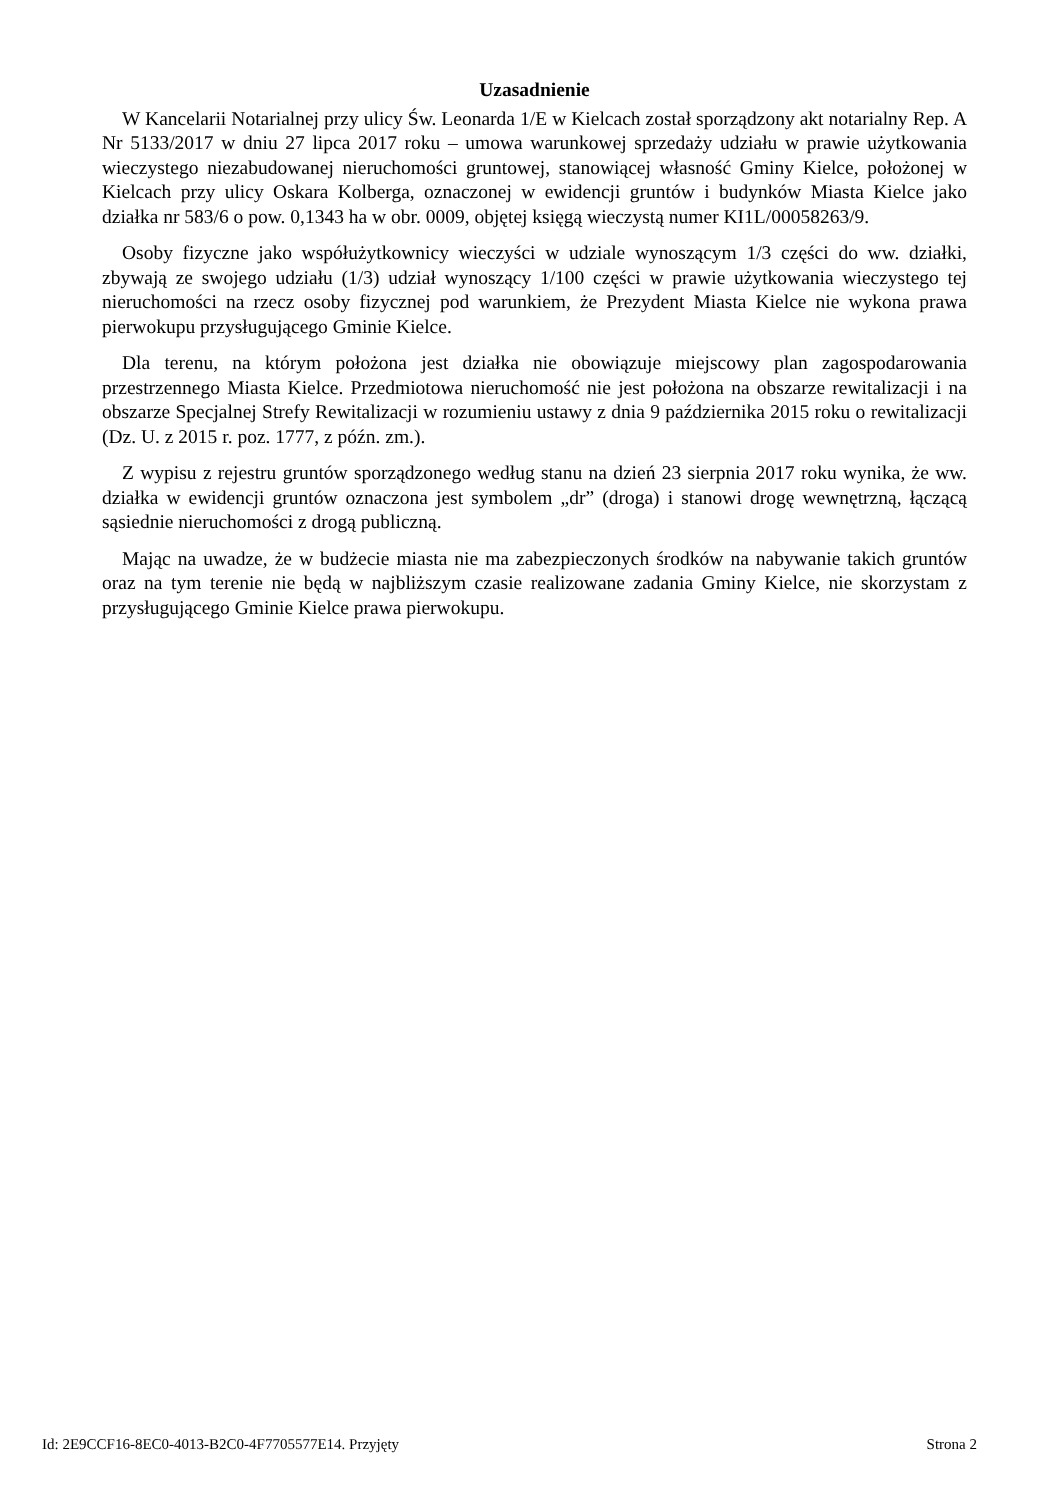Uzasadnienie
W Kancelarii Notarialnej przy ulicy Św. Leonarda 1/E w Kielcach został sporządzony akt notarialny Rep. A Nr 5133/2017 w dniu 27 lipca 2017 roku – umowa warunkowej sprzedaży udziału w prawie użytkowania wieczystego niezabudowanej nieruchomości gruntowej, stanowiącej własność Gminy Kielce, położonej w Kielcach przy ulicy Oskara Kolberga, oznaczonej w ewidencji gruntów i budynków Miasta Kielce jako działka nr 583/6 o pow. 0,1343 ha w obr. 0009, objętej księgą wieczystą numer KI1L/00058263/9.
Osoby fizyczne jako współużytkownicy wieczyści w udziale wynoszącym 1/3 części do ww. działki, zbywają ze swojego udziału (1/3) udział wynoszący 1/100 części w prawie użytkowania wieczystego tej nieruchomości na rzecz osoby fizycznej pod warunkiem, że Prezydent Miasta Kielce nie wykona prawa pierwokupu przysługującego Gminie Kielce.
Dla terenu, na którym położona jest działka nie obowiązuje miejscowy plan zagospodarowania przestrzennego Miasta Kielce. Przedmiotowa nieruchomość nie jest położona na obszarze rewitalizacji i na obszarze Specjalnej Strefy Rewitalizacji w rozumieniu ustawy z dnia 9 października 2015 roku o rewitalizacji (Dz. U. z 2015 r. poz. 1777, z późn. zm.).
Z wypisu z rejestru gruntów sporządzonego według stanu na dzień 23 sierpnia 2017 roku wynika, że ww. działka w ewidencji gruntów oznaczona jest symbolem „dr” (droga) i stanowi drogę wewnętrzną, łączącą sąsiednie nieruchomości z drogą publiczną.
Mając na uwadze, że w budżecie miasta nie ma zabezpieczonych środków na nabywanie takich gruntów oraz na tym terenie nie będą w najbliższym czasie realizowane zadania Gminy Kielce, nie skorzystam z przysługującego Gminie Kielce prawa pierwokupu.
Id: 2E9CCF16-8EC0-4013-B2C0-4F7705577E14. Przyjęty Strona 2